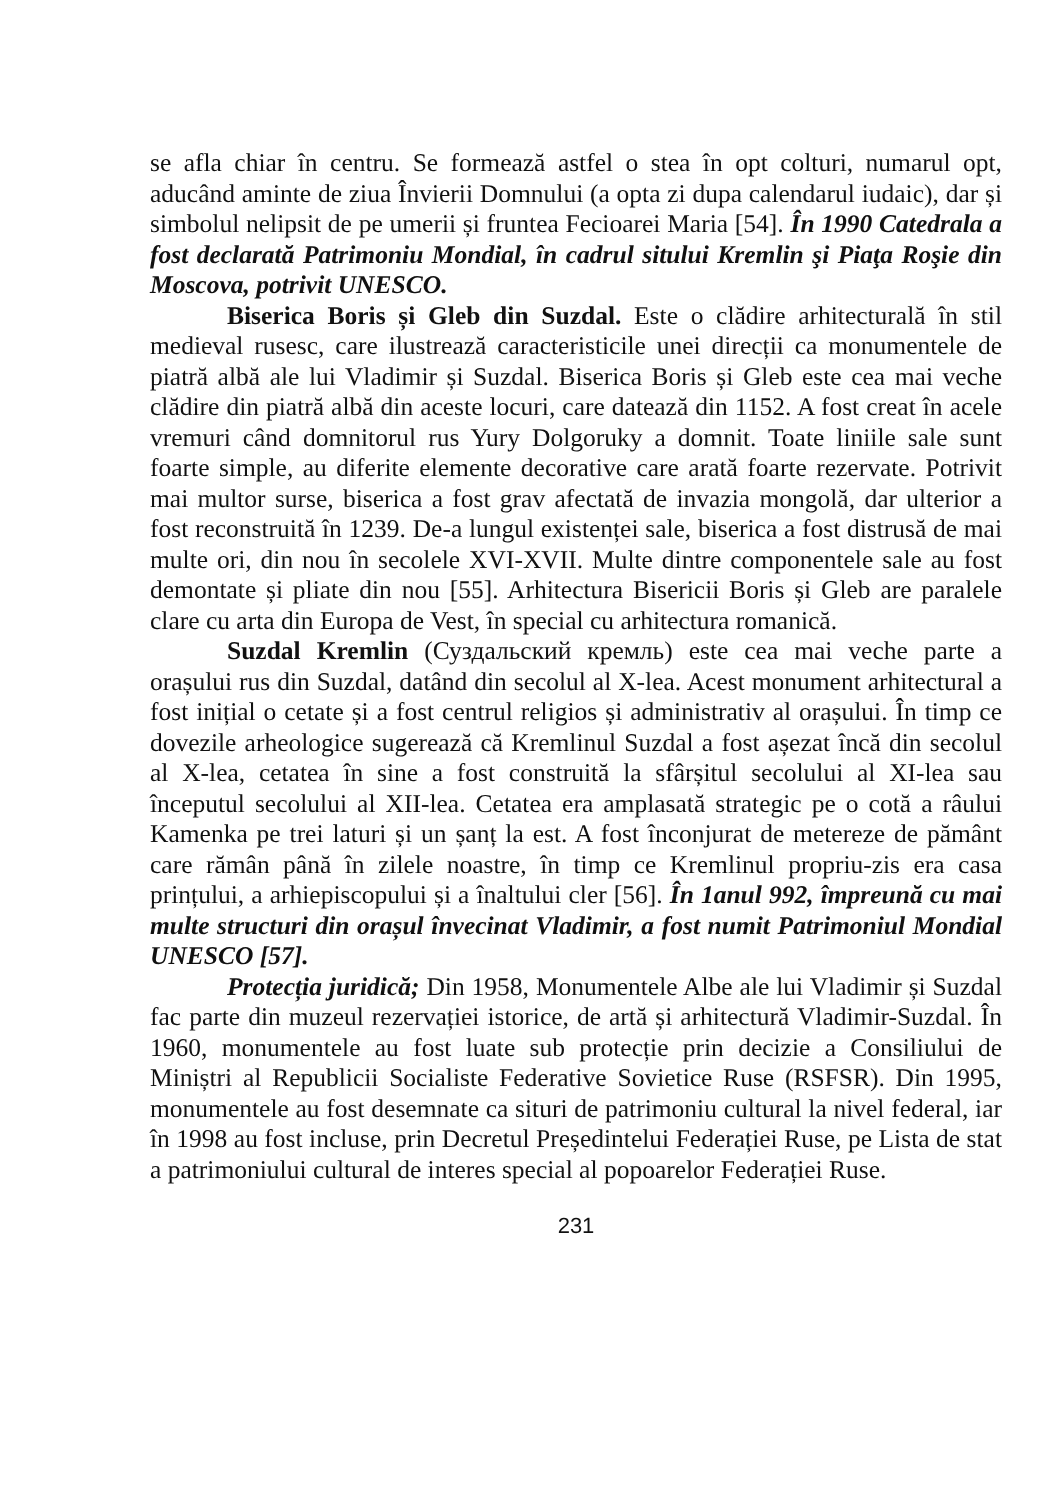se afla chiar în centru. Se formează astfel o stea în opt colturi, numarul opt, aducând aminte de ziua Învierii Domnului (a opta zi dupa calendarul iudaic), dar și simbolul nelipsit de pe umerii și fruntea Fecioarei Maria [54]. În 1990 Catedrala a fost declarată Patrimoniu Mondial, în cadrul sitului Kremlin şi Piaţa Roşie din Moscova, potrivit UNESCO.
Biserica Boris și Gleb din Suzdal. Este o clădire arhitecturală în stil medieval rusesc, care ilustrează caracteristicile unei direcții ca monumentele de piatră albă ale lui Vladimir și Suzdal. Biserica Boris și Gleb este cea mai veche clădire din piatră albă din aceste locuri, care datează din 1152. A fost creat în acele vremuri când domnitorul rus Yury Dolgoruky a domnit. Toate liniile sale sunt foarte simple, au diferite elemente decorative care arată foarte rezervate. Potrivit mai multor surse, biserica a fost grav afectată de invazia mongolă, dar ulterior a fost reconstruită în 1239. De-a lungul existenței sale, biserica a fost distrusă de mai multe ori, din nou în secolele XVI-XVII. Multe dintre componentele sale au fost demontate și pliate din nou [55]. Arhitectura Bisericii Boris și Gleb are paralele clare cu arta din Europa de Vest, în special cu arhitectura romanică.
Suzdal Kremlin (Суздальский кремль) este cea mai veche parte a orașului rus din Suzdal, datând din secolul al X-lea. Acest monument arhitectural a fost inițial o cetate și a fost centrul religios și administrativ al orașului. În timp ce dovezile arheologice sugerează că Kremlinul Suzdal a fost așezat încă din secolul al X-lea, cetatea în sine a fost construită la sfârșitul secolului al XI-lea sau începutul secolului al XII-lea. Cetatea era amplasată strategic pe o cotă a râului Kamenka pe trei laturi și un șanț la est. A fost înconjurat de metereze de pământ care rămân până în zilele noastre, în timp ce Kremlinul propriu-zis era casa prințului, a arhiepiscopului și a înaltului cler [56]. În 1anul 992, împreună cu mai multe structuri din orașul învecinat Vladimir, a fost numit Patrimoniul Mondial UNESCO [57].
Protecția juridică; Din 1958, Monumentele Albe ale lui Vladimir și Suzdal fac parte din muzeul rezervației istorice, de artă și arhitectură Vladimir-Suzdal. În 1960, monumentele au fost luate sub protecție prin decizie a Consiliului de Miniștri al Republicii Socialiste Federative Sovietice Ruse (RSFSR). Din 1995, monumentele au fost desemnate ca situri de patrimoniu cultural la nivel federal, iar în 1998 au fost incluse, prin Decretul Președintelui Federației Ruse, pe Lista de stat a patrimoniului cultural de interes special al popoarelor Federației Ruse.
231